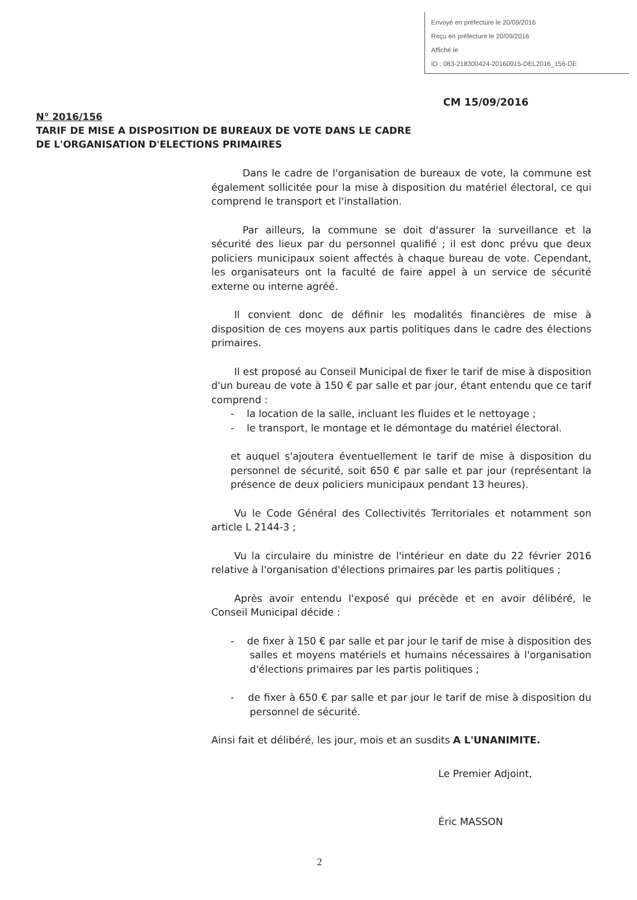Envoyé en préfecture le 20/09/2016
Reçu en préfecture le 20/09/2016
Affiché le
ID : 083-218300424-20160915-DEL2016_156-DE
CM 15/09/2016
N° 2016/156
TARIF DE MISE A DISPOSITION DE BUREAUX DE VOTE DANS LE CADRE
DE L'ORGANISATION D'ELECTIONS PRIMAIRES
Dans le cadre de l'organisation de bureaux de vote, la commune est également sollicitée pour la mise à disposition du matériel électoral, ce qui comprend le transport et l'installation.
Par ailleurs, la commune se doit d'assurer la surveillance et la sécurité des lieux par du personnel qualifié ; il est donc prévu que deux policiers municipaux soient affectés à chaque bureau de vote. Cependant, les organisateurs ont la faculté de faire appel à un service de sécurité externe ou interne agréé.
Il convient donc de définir les modalités financières de mise à disposition de ces moyens aux partis politiques dans le cadre des élections primaires.
Il est proposé au Conseil Municipal de fixer le tarif de mise à disposition d'un bureau de vote à 150 € par salle et par jour, étant entendu que ce tarif comprend :
- la location de la salle, incluant les fluides et le nettoyage ;
- le transport, le montage et le démontage du matériel électoral.
et auquel s'ajoutera éventuellement le tarif de mise à disposition du personnel de sécurité, soit 650 € par salle et par jour (représentant la présence de deux policiers municipaux pendant 13 heures).
Vu le Code Général des Collectivités Territoriales et notamment son article L 2144-3 ;
Vu la circulaire du ministre de l'intérieur en date du 22 février 2016 relative à l'organisation d'élections primaires par les partis politiques ;
Après avoir entendu l'exposé qui précède et en avoir délibéré, le Conseil Municipal décide :
- de fixer à 150 € par salle et par jour le tarif de mise à disposition des salles et moyens matériels et humains nécessaires à l'organisation d'élections primaires par les partis politiques ;
- de fixer à 650 € par salle et par jour le tarif de mise à disposition du personnel de sécurité.
Ainsi fait et délibéré, les jour, mois et an susdits A L'UNANIMITE.
Le Premier Adjoint,
Éric MASSON
2